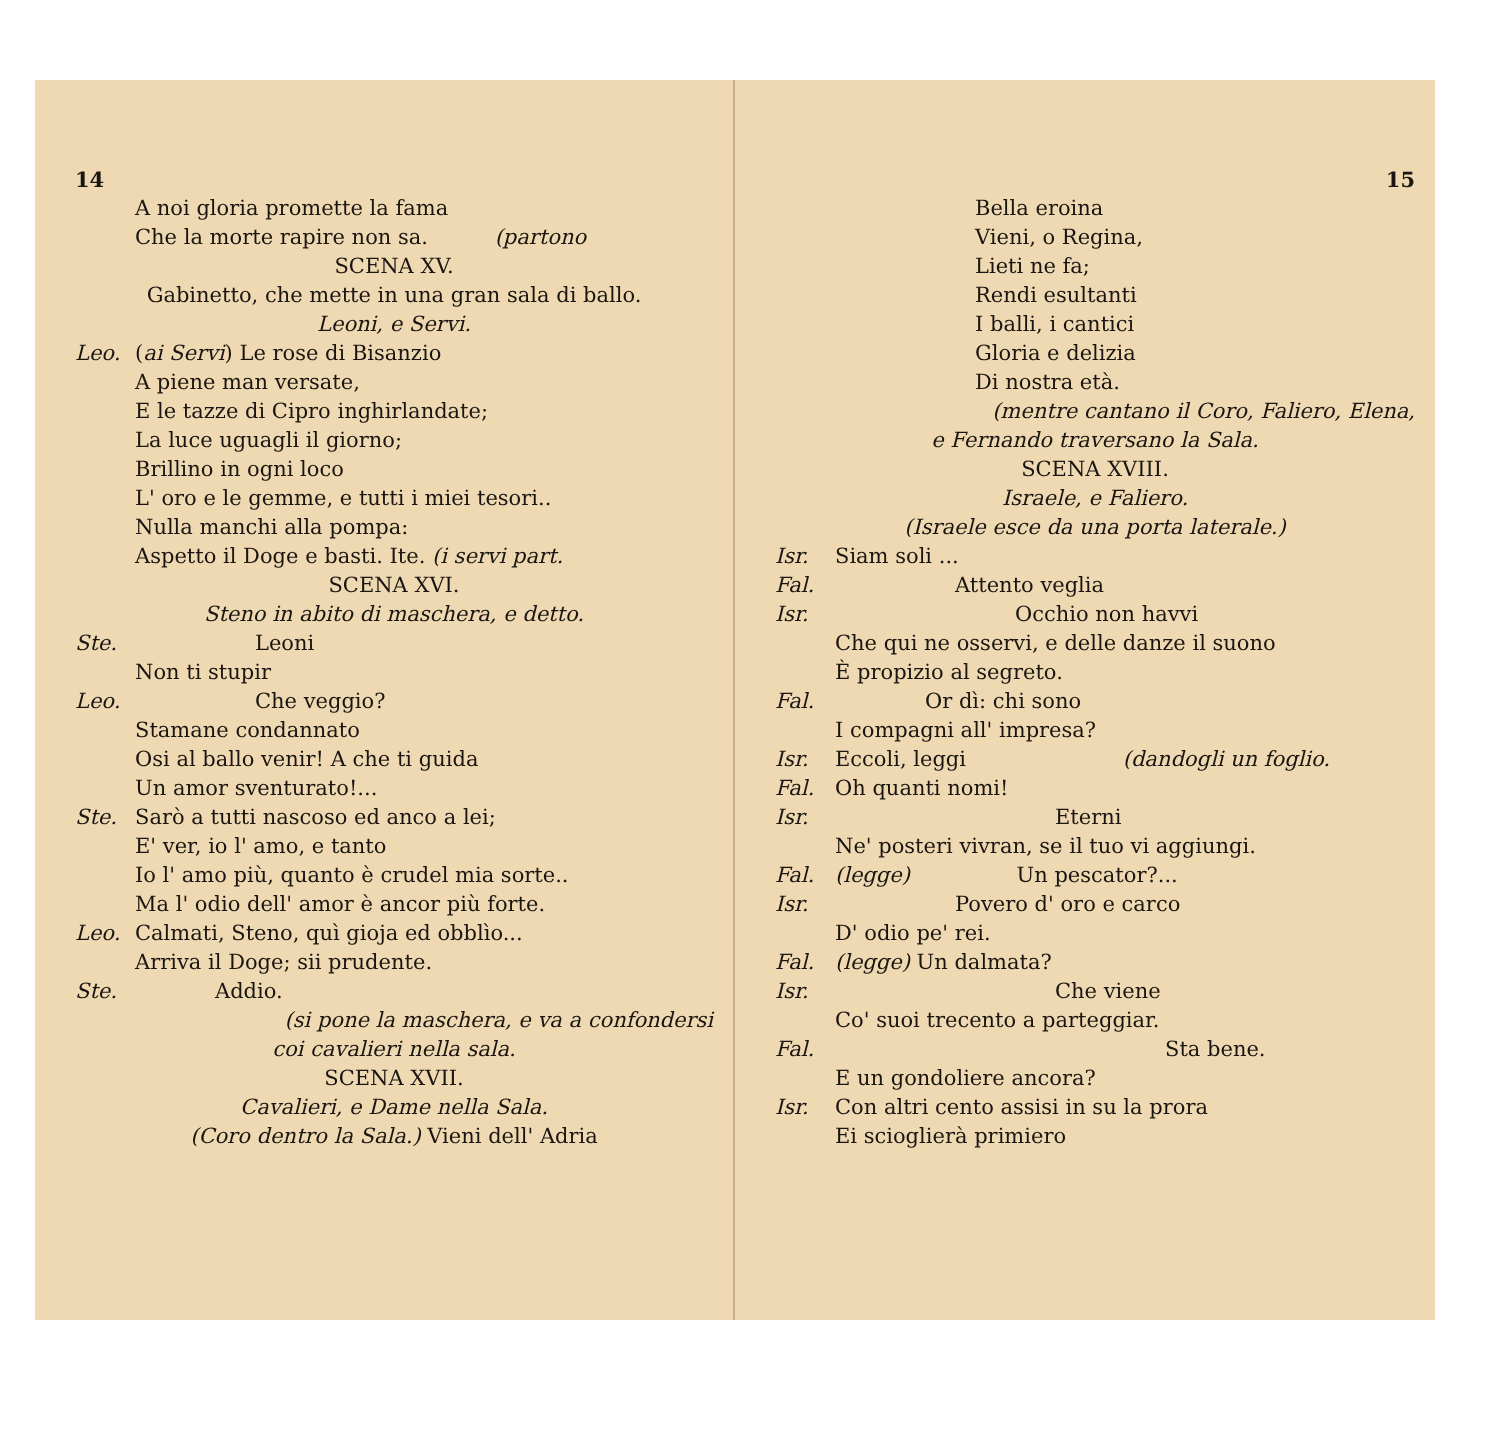14
A noi gloria promette la fama
Che la morte rapire non sa. (partono
SCENA XV.
Gabinetto, che mette in una gran sala di ballo.
Leoni, e Servi.
Leo. (ai Servi) Le rose di Bisanzio
A piene man versate,
E le tazze di Cipro inghirlandate;
La luce uguagli il giorno;
Brillino in ogni loco
L' oro e le gemme, e tutti i miei tesori..
Nulla manchi alla pompa:
Aspetto il Doge e basti. Ite. (i servi part.
SCENA XVI.
Steno in abito di maschera, e detto.
Ste. Leoni
Non ti stupir
Leo. Che veggio?
Stamane condannato
Osi al ballo venir! A che ti guida
Un amor sventurato!...
Ste. Sarò a tutti nascoso ed anco a lei;
E' ver, io l' amo, e tanto
Io l' amo più, quanto è crudel mia sorte..
Ma l' odio dell' amor è ancor più forte.
Leo. Calmati, Steno, quì gioja ed obblìo...
Arriva il Doge; sii prudente.
Ste. Addio.
(si pone la maschera, e va a confondersi
coi cavalieri nella sala.
SCENA XVII.
Cavalieri, e Dame nella Sala.
(Coro dentro la Sala.) Vieni dell' Adria
15
Bella eroina
Vieni, o Regina,
Lieti ne fa;
Rendi esultanti
I balli, i cantici
Gloria e delizia
Di nostra età.
(mentre cantano il Coro, Faliero, Elena,
e Fernando traversano la Sala.
SCENA XVIII.
Israele, e Faliero.
(Israele esce da una porta laterale.)
Isr. Siam soli ...
Fal. Attento veglia
Isr. Occhio non havvi
Che qui ne osservi, e delle danze il suono
È propizio al segreto.
Fal. Or dì: chi sono
I compagni all' impresa?
Isr. Eccoli, leggi (dandogli un foglio.
Fal. Oh quanti nomi!
Isr. Eterni
Ne' posteri vivran, se il tuo vi aggiungi.
Fal. (legge) Un pescator?...
Isr. Povero d' oro e carco
D' odio pe' rei.
Fal. (legge) Un dalmata?
Isr. Che viene
Co' suoi trecento a parteggiar.
Fal. Sta bene.
E un gondoliere ancora?
Isr. Con altri cento assisi in su la prora
Ei scioglierà primiero